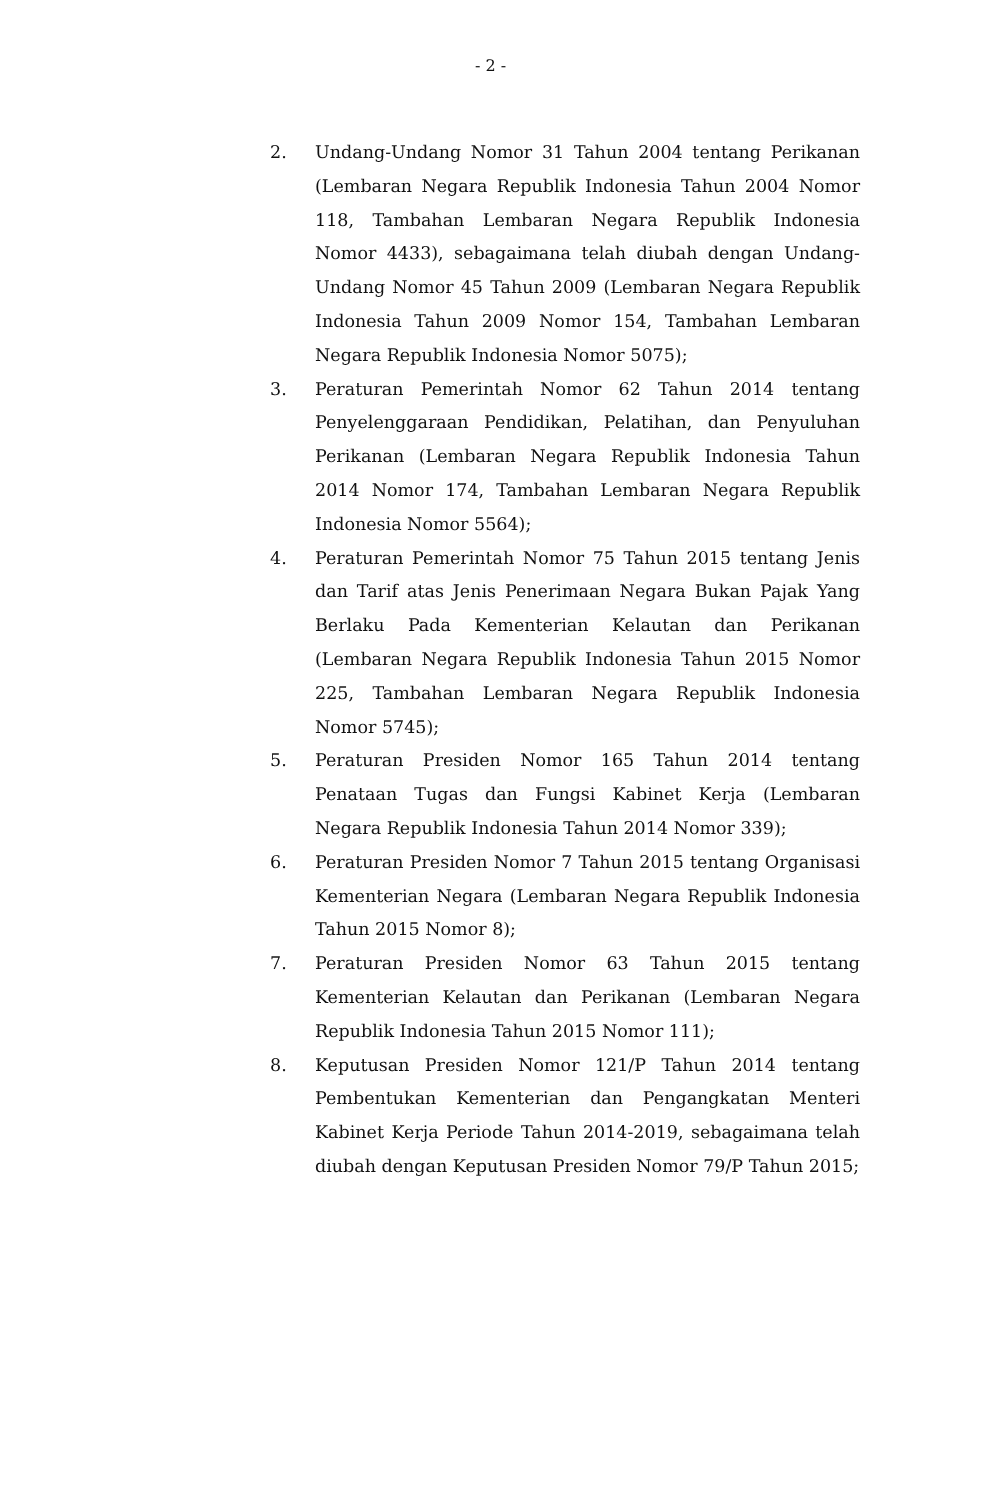- 2 -
2. Undang-Undang Nomor 31 Tahun 2004 tentang Perikanan (Lembaran Negara Republik Indonesia Tahun 2004 Nomor 118, Tambahan Lembaran Negara Republik Indonesia Nomor 4433), sebagaimana telah diubah dengan Undang-Undang Nomor 45 Tahun 2009 (Lembaran Negara Republik Indonesia Tahun 2009 Nomor 154, Tambahan Lembaran Negara Republik Indonesia Nomor 5075);
3. Peraturan Pemerintah Nomor 62 Tahun 2014 tentang Penyelenggaraan Pendidikan, Pelatihan, dan Penyuluhan Perikanan (Lembaran Negara Republik Indonesia Tahun 2014 Nomor 174, Tambahan Lembaran Negara Republik Indonesia Nomor 5564);
4. Peraturan Pemerintah Nomor 75 Tahun 2015 tentang Jenis dan Tarif atas Jenis Penerimaan Negara Bukan Pajak Yang Berlaku Pada Kementerian Kelautan dan Perikanan (Lembaran Negara Republik Indonesia Tahun 2015 Nomor 225, Tambahan Lembaran Negara Republik Indonesia Nomor 5745);
5. Peraturan Presiden Nomor 165 Tahun 2014 tentang Penataan Tugas dan Fungsi Kabinet Kerja (Lembaran Negara Republik Indonesia Tahun 2014 Nomor 339);
6. Peraturan Presiden Nomor 7 Tahun 2015 tentang Organisasi Kementerian Negara (Lembaran Negara Republik Indonesia Tahun 2015 Nomor 8);
7. Peraturan Presiden Nomor 63 Tahun 2015 tentang Kementerian Kelautan dan Perikanan (Lembaran Negara Republik Indonesia Tahun 2015 Nomor 111);
8. Keputusan Presiden Nomor 121/P Tahun 2014 tentang Pembentukan Kementerian dan Pengangkatan Menteri Kabinet Kerja Periode Tahun 2014-2019, sebagaimana telah diubah dengan Keputusan Presiden Nomor 79/P Tahun 2015;